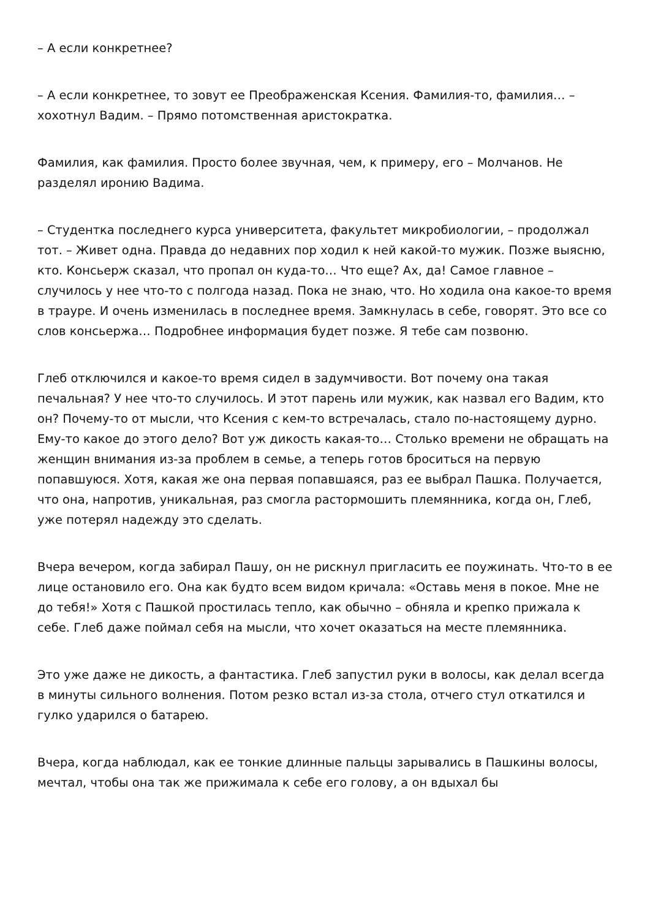– А если конкретнее?
– А если конкретнее, то зовут ее Преображенская Ксения. Фамилия-то, фамилия… – хохотнул Вадим. – Прямо потомственная аристократка.
Фамилия, как фамилия. Просто более звучная, чем, к примеру, его – Молчанов. Не разделял иронию Вадима.
– Студентка последнего курса университета, факультет микробиологии, – продолжал тот. – Живет одна. Правда до недавних пор ходил к ней какой-то мужик. Позже выясню, кто. Консьерж сказал, что пропал он куда-то… Что еще? Ах, да! Самое главное – случилось у нее что-то с полгода назад. Пока не знаю, что. Но ходила она какое-то время в трауре. И очень изменилась в последнее время. Замкнулась в себе, говорят. Это все со слов консьержа… Подробнее информация будет позже. Я тебе сам позвоню.
Глеб отключился и какое-то время сидел в задумчивости. Вот почему она такая печальная? У нее что-то случилось. И этот парень или мужик, как назвал его Вадим, кто он? Почему-то от мысли, что Ксения с кем-то встречалась, стало по-настоящему дурно. Ему-то какое до этого дело? Вот уж дикость какая-то… Столько времени не обращать на женщин внимания из-за проблем в семье, а теперь готов броситься на первую попавшуюся. Хотя, какая же она первая попавшаяся, раз ее выбрал Пашка. Получается, что она, напротив, уникальная, раз смогла растормошить племянника, когда он, Глеб, уже потерял надежду это сделать.
Вчера вечером, когда забирал Пашу, он не рискнул пригласить ее поужинать. Что-то в ее лице остановило его. Она как будто всем видом кричала: «Оставь меня в покое. Мне не до тебя!» Хотя с Пашкой простилась тепло, как обычно – обняла и крепко прижала к себе. Глеб даже поймал себя на мысли, что хочет оказаться на месте племянника.
Это уже даже не дикость, а фантастика. Глеб запустил руки в волосы, как делал всегда в минуты сильного волнения. Потом резко встал из-за стола, отчего стул откатился и гулко ударился о батарею.
Вчера, когда наблюдал, как ее тонкие длинные пальцы зарывались в Пашкины волосы, мечтал, чтобы она так же прижимала к себе его голову, а он вдыхал бы